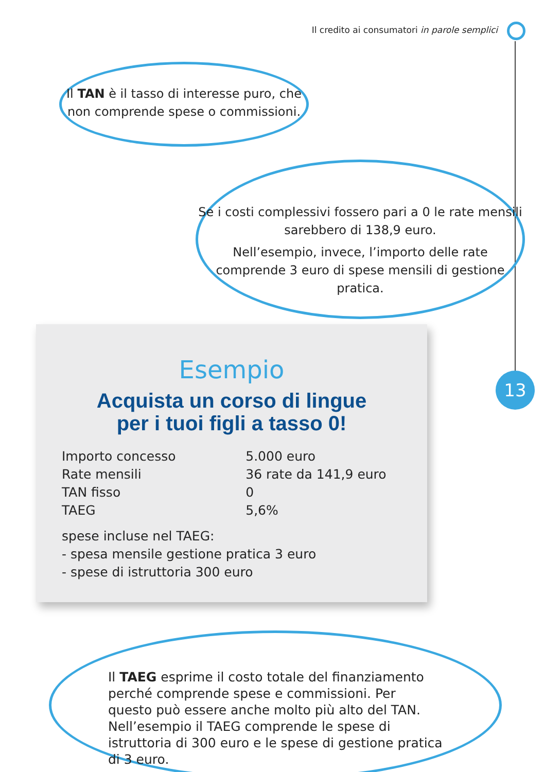Il credito ai consumatori in parole semplici
Il TAN è il tasso di interesse puro, che non comprende spese o commissioni.
Se i costi complessivi fossero pari a 0 le rate mensili sarebbero di 138,9 euro.
Nell’esempio, invece, l’importo delle rate comprende 3 euro di spese mensili di gestione pratica.
Esempio
Acquista un corso di lingue
per i tuoi figli a tasso 0!
| Importo concesso | 5.000 euro |
| Rate mensili | 36 rate da 141,9 euro |
| TAN fisso | 0 |
| TAEG | 5,6% |
spese incluse nel TAEG:
- spesa mensile gestione pratica 3 euro
- spese di istruttoria 300 euro
Il TAEG esprime il costo totale del finanziamento perché comprende spese e commissioni. Per questo può essere anche molto più alto del TAN.
Nell’esempio il TAEG comprende le spese di istruttoria di 300 euro e le spese di gestione pratica di 3 euro.
13